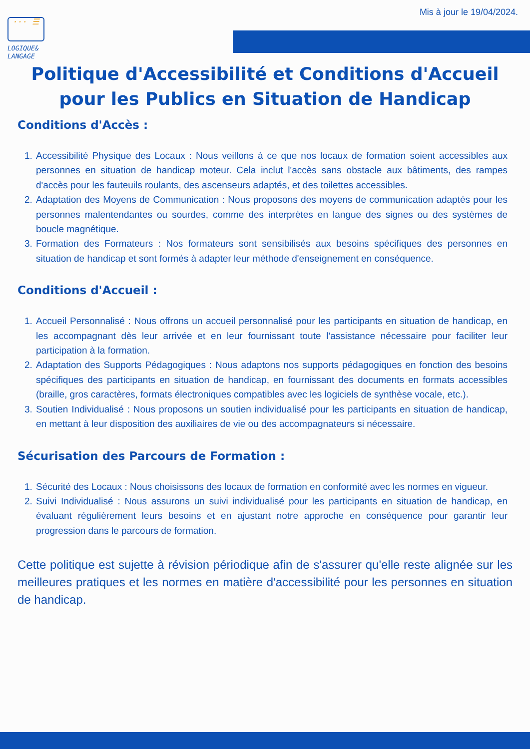··· ☰
LOGIQUE&
LANGAGE
Mis à jour le 19/04/2024.
Politique d'Accessibilité et Conditions d'Accueil
pour les Publics en Situation de Handicap
Conditions d'Accès :
1. Accessibilité Physique des Locaux : Nous veillons à ce que nos locaux de formation soient accessibles aux personnes en situation de handicap moteur. Cela inclut l'accès sans obstacle aux bâtiments, des rampes d'accès pour les fauteuils roulants, des ascenseurs adaptés, et des toilettes accessibles.
2. Adaptation des Moyens de Communication : Nous proposons des moyens de communication adaptés pour les personnes malentendantes ou sourdes, comme des interprètes en langue des signes ou des systèmes de boucle magnétique.
3. Formation des Formateurs : Nos formateurs sont sensibilisés aux besoins spécifiques des personnes en situation de handicap et sont formés à adapter leur méthode d'enseignement en conséquence.
Conditions d'Accueil :
1. Accueil Personnalisé : Nous offrons un accueil personnalisé pour les participants en situation de handicap, en les accompagnant dès leur arrivée et en leur fournissant toute l'assistance nécessaire pour faciliter leur participation à la formation.
2. Adaptation des Supports Pédagogiques : Nous adaptons nos supports pédagogiques en fonction des besoins spécifiques des participants en situation de handicap, en fournissant des documents en formats accessibles (braille, gros caractères, formats électroniques compatibles avec les logiciels de synthèse vocale, etc.).
3. Soutien Individualisé : Nous proposons un soutien individualisé pour les participants en situation de handicap, en mettant à leur disposition des auxiliaires de vie ou des accompagnateurs si nécessaire.
Sécurisation des Parcours de Formation :
1. Sécurité des Locaux : Nous choisissons des locaux de formation en conformité avec les normes en vigueur.
2. Suivi Individualisé : Nous assurons un suivi individualisé pour les participants en situation de handicap, en évaluant régulièrement leurs besoins et en ajustant notre approche en conséquence pour garantir leur progression dans le parcours de formation.
Cette politique est sujette à révision périodique afin de s'assurer qu'elle reste alignée sur les meilleures pratiques et les normes en matière d'accessibilité pour les personnes en situation de handicap.